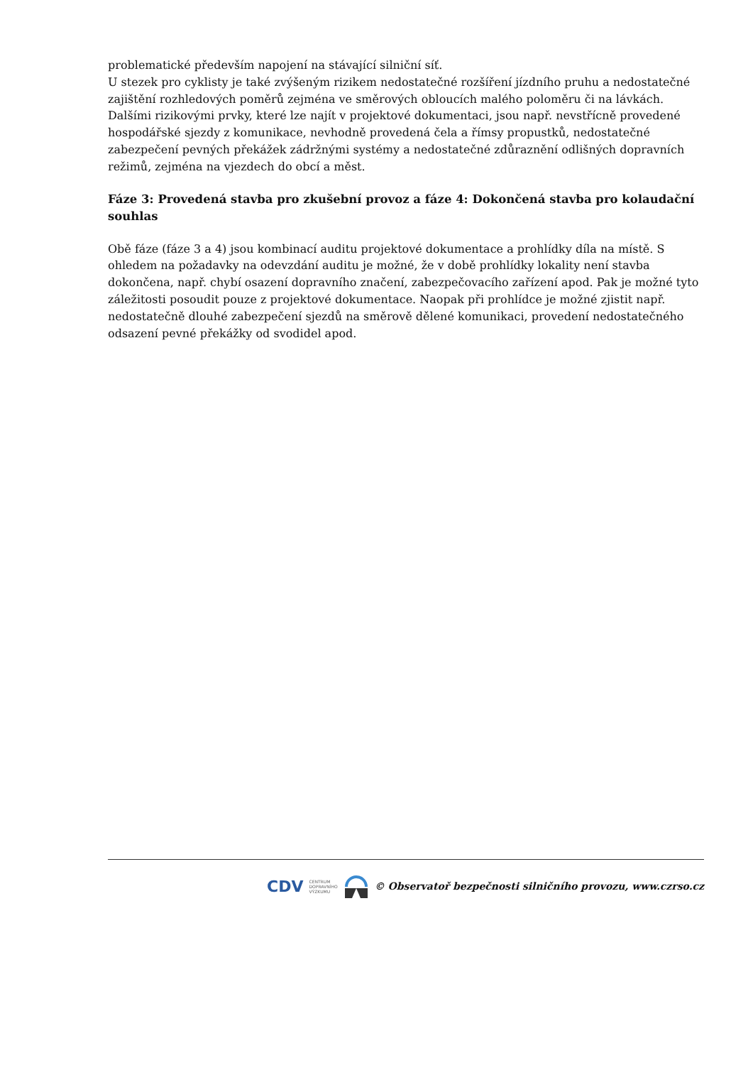problematické především napojení na stávající silniční síť.
U stezek pro cyklisty je také zvýšeným rizikem nedostatečné rozšíření jízdního pruhu a nedostatečné zajištění rozhledových poměrů zejména ve směrových obloucích malého poloměru či na lávkách. Dalšími rizikovými prvky, které lze najít v projektové dokumentaci, jsou např. nevstřícně provedené hospodářské sjezdy z komunikace, nevhodně provedená čela a římsy propustků, nedostatečné zabezpečení pevných překážek zádržnými systémy a nedostatečné zdůraznění odlišných dopravních režimů, zejména na vjezdech do obcí a měst.
Fáze 3: Provedená stavba pro zkušební provoz a fáze 4: Dokončená stavba pro kolaudační souhlas
Obě fáze (fáze 3 a 4) jsou kombinací auditu projektové dokumentace a prohlídky díla na místě. S ohledem na požadavky na odevzdání auditu je možné, že v době prohlídky lokality není stavba dokončena, např. chybí osazení dopravního značení, zabezpečovacího zařízení apod. Pak je možné tyto záležitosti posoudit pouze z projektové dokumentace. Naopak při prohlídce je možné zjistit např. nedostatečně dlouhé zabezpečení sjezdů na směrově dělené komunikaci, provedení nedostatečného odsazení pevné překážky od svodidel apod.
CDV CENTRUM
DOPRAVNÍHO
VÝZKUMU © Observatoř bezpečnosti silničního provozu, www.czrso.cz